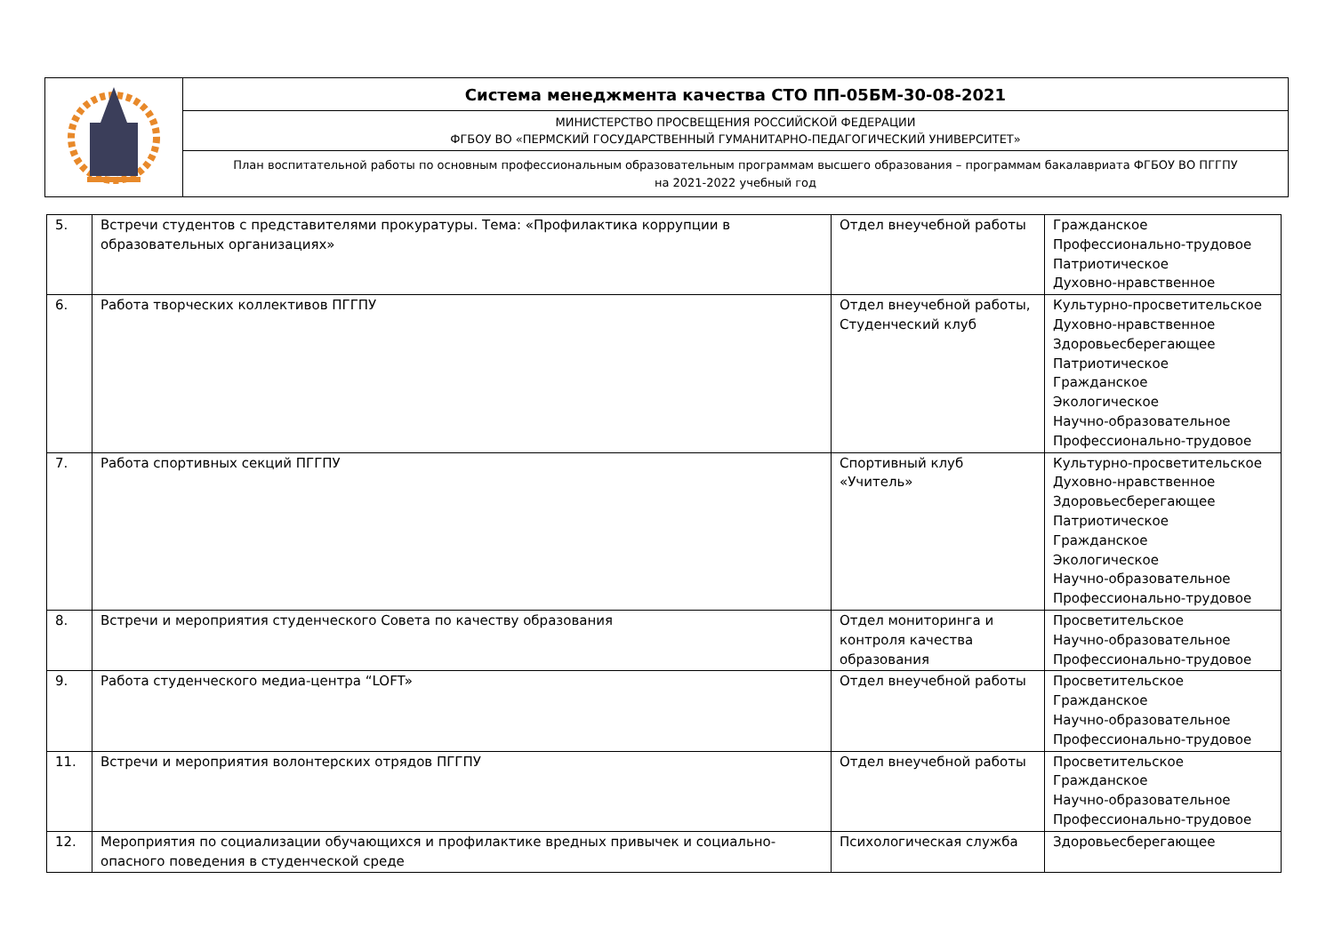| | Система менеджмента качества СТО ПП-05БМ-30-08-2021 |
| | МИНИСТЕРСТВО ПРОСВЕЩЕНИЯ РОССИЙСКОЙ ФЕДЕРАЦИИ ФГБОУ ВО «ПЕРМСКИЙ ГОСУДАРСТВЕННЫЙ ГУМАНИТАРНО-ПЕДАГОГИЧЕСКИЙ УНИВЕРСИТЕТ» |
| | План воспитательной работы по основным профессиональным образовательным программам высшего образования – программам бакалавриата ФГБОУ ВО ПГГПУ на 2021-2022 учебный год |
| 5. | Встречи студентов с представителями прокуратуры. Тема: «Профилактика коррупции в образовательных организациях» | Отдел внеучебной работы | Гражданское Профессионально-трудовое Патриотическое Духовно-нравственное |
| 6. | Работа творческих коллективов ПГГПУ | Отдел внеучебной работы, Студенческий клуб | Культурно-просветительское Духовно-нравственное Здоровьесберегающее Патриотическое Гражданское Экологическое Научно-образовательное Профессионально-трудовое |
| 7. | Работа спортивных секций ПГГПУ | Спортивный клуб «Учитель» | Культурно-просветительское Духовно-нравственное Здоровьесберегающее Патриотическое Гражданское Экологическое Научно-образовательное Профессионально-трудовое |
| 8. | Встречи и мероприятия студенческого Совета по качеству образования | Отдел мониторинга и контроля качества образования | Просветительское Научно-образовательное Профессионально-трудовое |
| 9. | Работа студенческого медиа-центра “LOFT» | Отдел внеучебной работы | Просветительское Гражданское Научно-образовательное Профессионально-трудовое |
| 11. | Встречи и мероприятия волонтерских отрядов ПГГПУ | Отдел внеучебной работы | Просветительское Гражданское Научно-образовательное Профессионально-трудовое |
| 12. | Мероприятия по социализации обучающихся и профилактике вредных привычек и социально-опасного поведения в студенческой среде | Психологическая служба | Здоровьесберегающее |